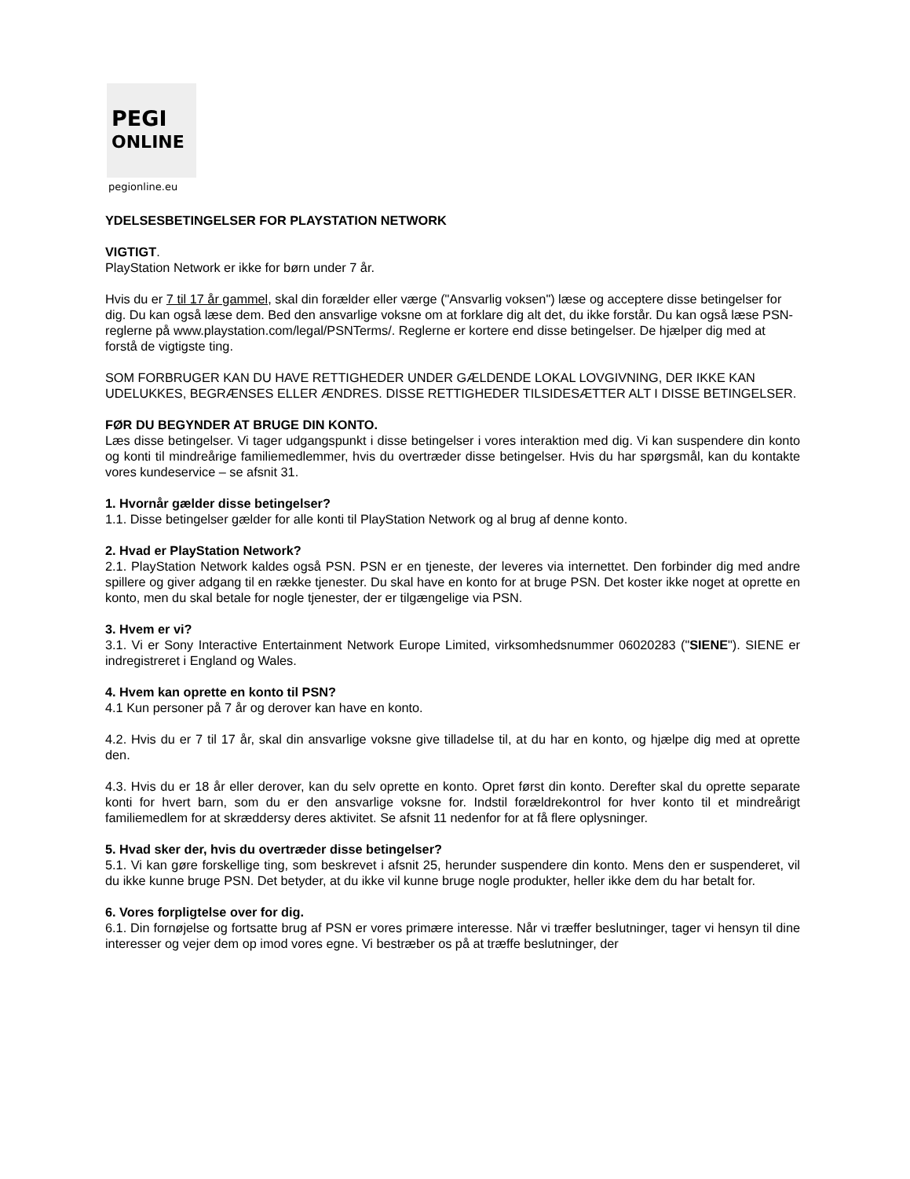PEGI
ONLINE
pegionline.eu
YDELSESBETINGELSER FOR PLAYSTATION NETWORK
VIGTIGT.
PlayStation Network er ikke for børn under 7 år.
Hvis du er 7 til 17 år gammel, skal din forælder eller værge ("Ansvarlig voksen") læse og acceptere disse betingelser for dig. Du kan også læse dem. Bed den ansvarlige voksne om at forklare dig alt det, du ikke forstår. Du kan også læse PSN-reglerne på www.playstation.com/legal/PSNTerms/. Reglerne er kortere end disse betingelser. De hjælper dig med at forstå de vigtigste ting.
SOM FORBRUGER KAN DU HAVE RETTIGHEDER UNDER GÆLDENDE LOKAL LOVGIVNING, DER IKKE KAN UDELUKKES, BEGRÆNSES ELLER ÆNDRES. DISSE RETTIGHEDER TILSIDESÆTTER ALT I DISSE BETINGELSER.
FØR DU BEGYNDER AT BRUGE DIN KONTO.
Læs disse betingelser. Vi tager udgangspunkt i disse betingelser i vores interaktion med dig. Vi kan suspendere din konto og konti til mindreårige familiemedlemmer, hvis du overtræder disse betingelser. Hvis du har spørgsmål, kan du kontakte vores kundeservice – se afsnit 31.
1. Hvornår gælder disse betingelser?
1.1. Disse betingelser gælder for alle konti til PlayStation Network og al brug af denne konto.
2. Hvad er PlayStation Network?
2.1. PlayStation Network kaldes også PSN. PSN er en tjeneste, der leveres via internettet. Den forbinder dig med andre spillere og giver adgang til en række tjenester. Du skal have en konto for at bruge PSN. Det koster ikke noget at oprette en konto, men du skal betale for nogle tjenester, der er tilgængelige via PSN.
3. Hvem er vi?
3.1. Vi er Sony Interactive Entertainment Network Europe Limited, virksomhedsnummer 06020283 ("SIENE"). SIENE er indregistreret i England og Wales.
4. Hvem kan oprette en konto til PSN?
4.1 Kun personer på 7 år og derover kan have en konto.
4.2. Hvis du er 7 til 17 år, skal din ansvarlige voksne give tilladelse til, at du har en konto, og hjælpe dig med at oprette den.
4.3. Hvis du er 18 år eller derover, kan du selv oprette en konto. Opret først din konto. Derefter skal du oprette separate konti for hvert barn, som du er den ansvarlige voksne for. Indstil forældrekontrol for hver konto til et mindreårigt familiemedlem for at skræddersy deres aktivitet. Se afsnit 11 nedenfor for at få flere oplysninger.
5. Hvad sker der, hvis du overtræder disse betingelser?
5.1. Vi kan gøre forskellige ting, som beskrevet i afsnit 25, herunder suspendere din konto. Mens den er suspenderet, vil du ikke kunne bruge PSN. Det betyder, at du ikke vil kunne bruge nogle produkter, heller ikke dem du har betalt for.
6. Vores forpligtelse over for dig.
6.1. Din fornøjelse og fortsatte brug af PSN er vores primære interesse. Når vi træffer beslutninger, tager vi hensyn til dine interesser og vejer dem op imod vores egne. Vi bestræber os på at træffe beslutninger, der